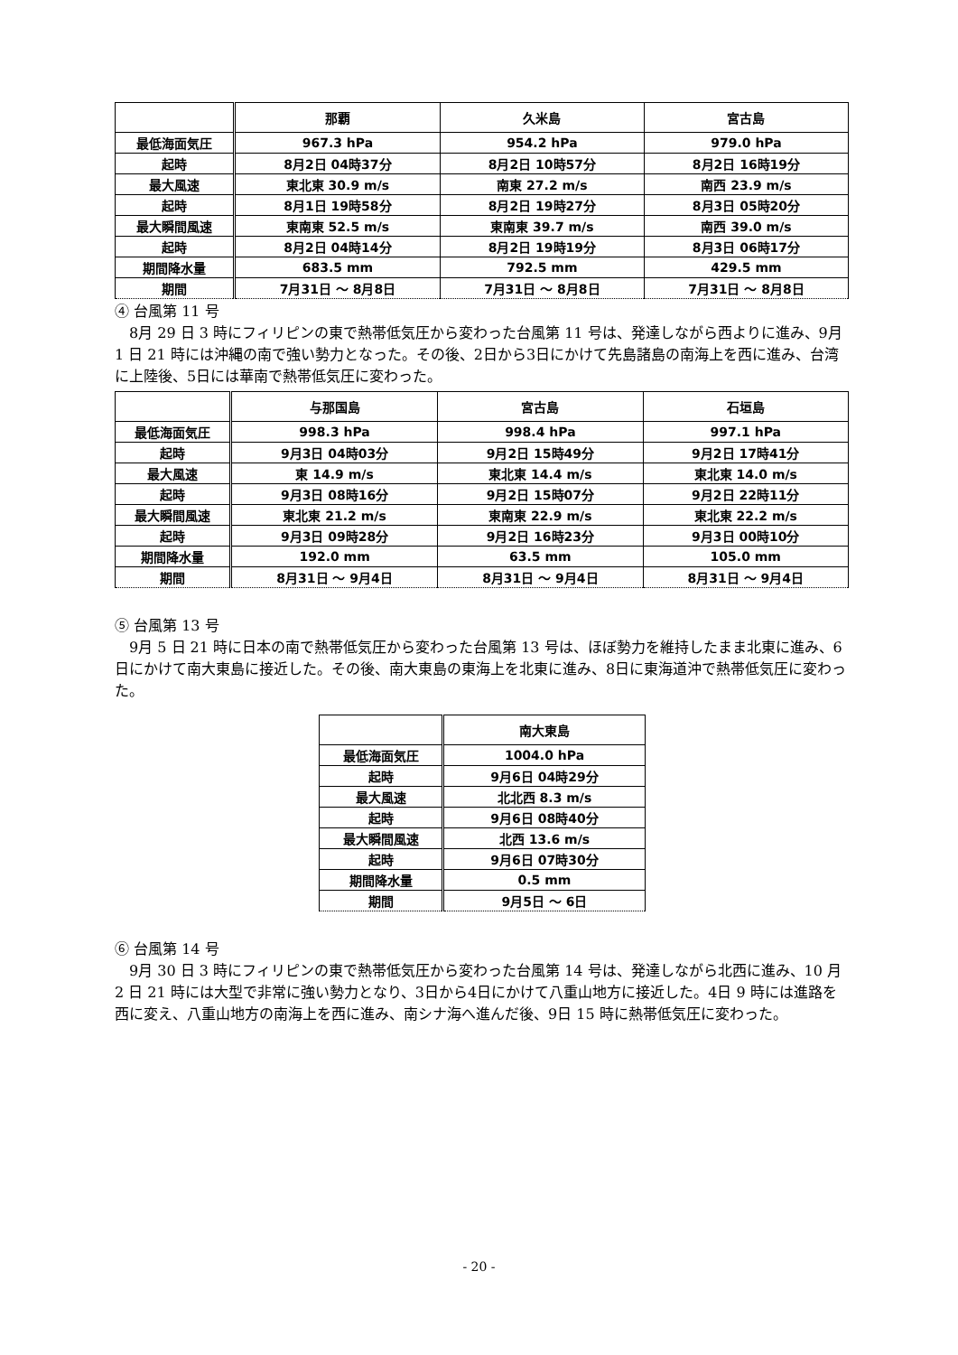| | 那覇 | 久米島 | 宮古島 |
| --- | --- | --- | --- |
| 最低海面気圧 | 967.3 hPa | 954.2 hPa | 979.0 hPa |
| 起時 | 8月2日 04時37分 | 8月2日 10時57分 | 8月2日 16時19分 |
| 最大風速 | 東北東 30.9 m/s | 南東 27.2 m/s | 南西 23.9 m/s |
| 起時 | 8月1日 19時58分 | 8月2日 19時27分 | 8月3日 05時20分 |
| 最大瞬間風速 | 東南東 52.5 m/s | 東南東 39.7 m/s | 南西 39.0 m/s |
| 起時 | 8月2日 04時14分 | 8月2日 19時19分 | 8月3日 06時17分 |
| 期間降水量 | 683.5 mm | 792.5 mm | 429.5 mm |
| 期間 | 7月31日 ～ 8月8日 | 7月31日 ～ 8月8日 | 7月31日 ～ 8月8日 |
④ 台風第 11 号
　8月 29 日 3 時にフィリピンの東で熱帯低気圧から変わった台風第 11 号は、発達しながら西よりに進み、9月 1 日 21 時には沖縄の南で強い勢力となった。その後、2日から3日にかけて先島諸島の南海上を西に進み、台湾に上陸後、5日には華南で熱帯低気圧に変わった。
| | 与那国島 | 宮古島 | 石垣島 |
| --- | --- | --- | --- |
| 最低海面気圧 | 998.3 hPa | 998.4 hPa | 997.1 hPa |
| 起時 | 9月3日 04時03分 | 9月2日 15時49分 | 9月2日 17時41分 |
| 最大風速 | 東 14.9 m/s | 東北東 14.4 m/s | 東北東 14.0 m/s |
| 起時 | 9月3日 08時16分 | 9月2日 15時07分 | 9月2日 22時11分 |
| 最大瞬間風速 | 東北東 21.2 m/s | 東南東 22.9 m/s | 東北東 22.2 m/s |
| 起時 | 9月3日 09時28分 | 9月2日 16時23分 | 9月3日 00時10分 |
| 期間降水量 | 192.0 mm | 63.5 mm | 105.0 mm |
| 期間 | 8月31日 ～ 9月4日 | 8月31日 ～ 9月4日 | 8月31日 ～ 9月4日 |
⑤ 台風第 13 号
　9月 5 日 21 時に日本の南で熱帯低気圧から変わった台風第 13 号は、ほぼ勢力を維持したまま北東に進み、6日にかけて南大東島に接近した。その後、南大東島の東海上を北東に進み、8日に東海道沖で熱帯低気圧に変わった。
| | 南大東島 |
| --- | --- |
| 最低海面気圧 | 1004.0 hPa |
| 起時 | 9月6日 04時29分 |
| 最大風速 | 北北西 8.3 m/s |
| 起時 | 9月6日 08時40分 |
| 最大瞬間風速 | 北西 13.6 m/s |
| 起時 | 9月6日 07時30分 |
| 期間降水量 | 0.5 mm |
| 期間 | 9月5日 ～ 6日 |
⑥ 台風第 14 号
　9月 30 日 3 時にフィリピンの東で熱帯低気圧から変わった台風第 14 号は、発達しながら北西に進み、10 月 2 日 21 時には大型で非常に強い勢力となり、3日から4日にかけて八重山地方に接近した。4日 9 時には進路を西に変え、八重山地方の南海上を西に進み、南シナ海へ進んだ後、9日 15 時に熱帯低気圧に変わった。
- 20 -